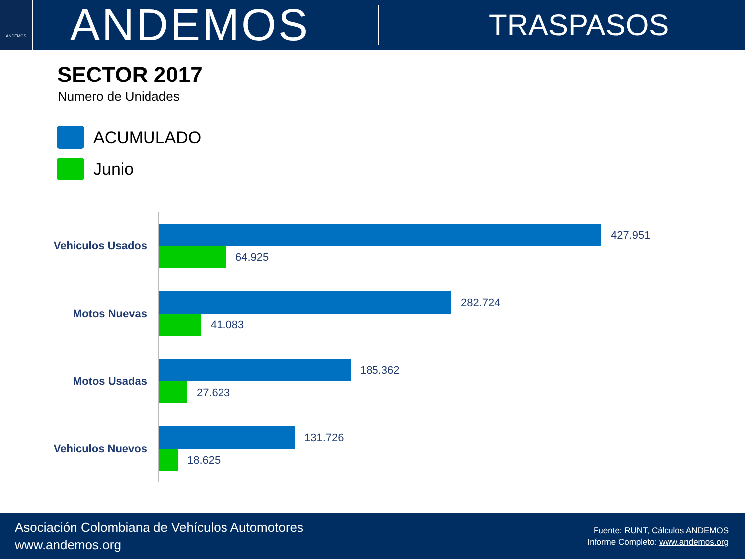ANDEMOS
ANDEMOS
TRASPASOS
SECTOR 2017
Numero de Unidades
ACUMULADO
Junio
Vehiculos Usados
427.951
64.925
Motos Nuevas
282.724
41.083
Motos Usadas
185.362
27.623
Vehiculos Nuevos
131.726
18.625
Asociación Colombiana de Vehículos Automotores
www.andemos.org
Fuente: RUNT, Cálculos ANDEMOS
Informe Completo: www.andemos.org